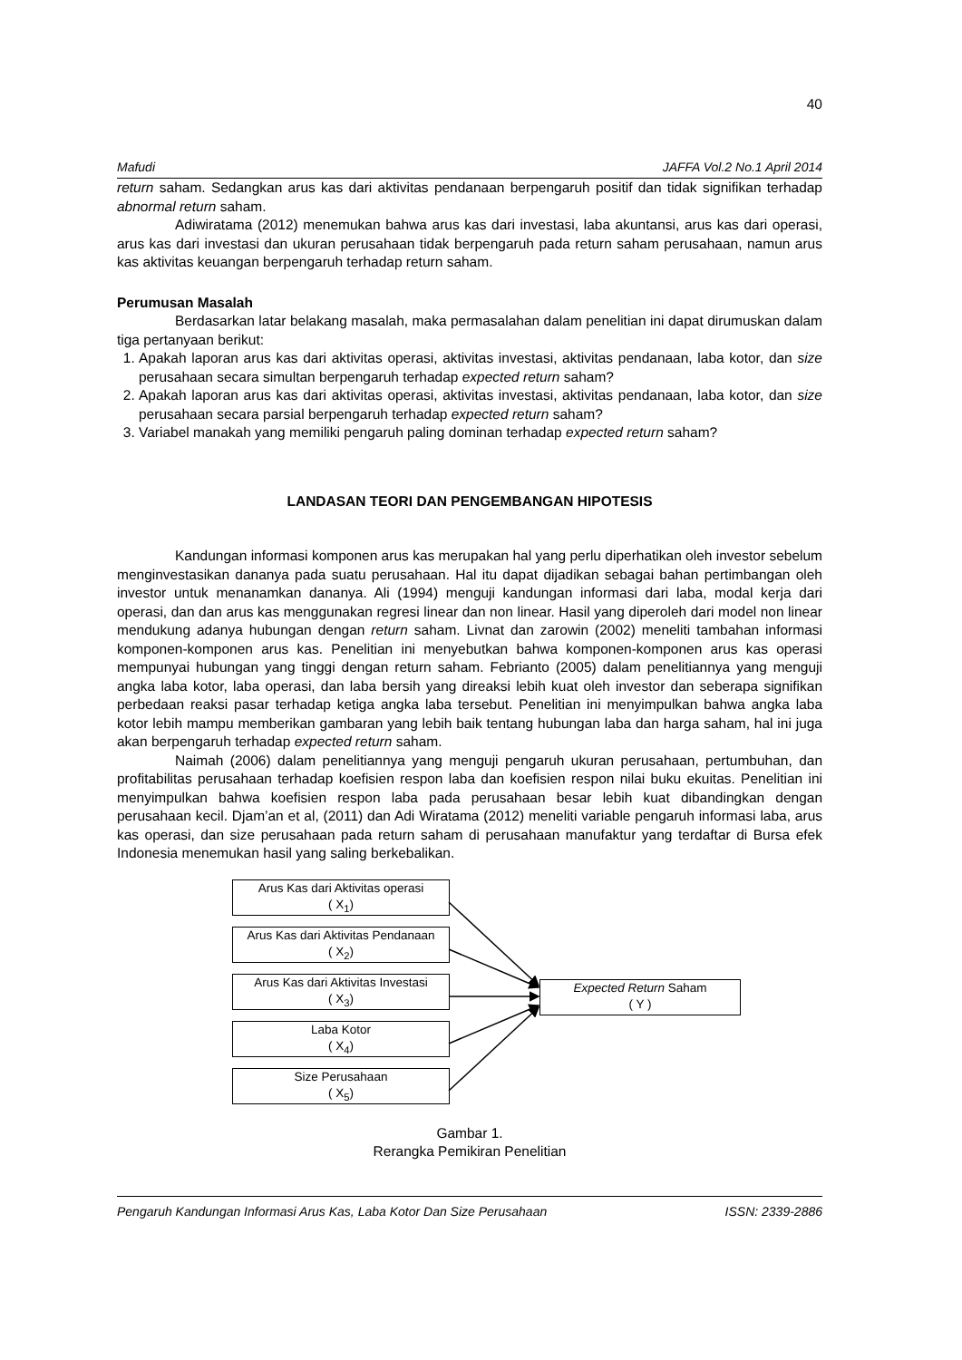40
Mafudi JAFFA Vol.2 No.1 April 2014
return saham. Sedangkan arus kas dari aktivitas pendanaan berpengaruh positif dan tidak signifikan terhadap abnormal return saham.
Adiwiratama (2012) menemukan bahwa arus kas dari investasi, laba akuntansi, arus kas dari operasi, arus kas dari investasi dan ukuran perusahaan tidak berpengaruh pada return saham perusahaan, namun arus kas aktivitas keuangan berpengaruh terhadap return saham.
Perumusan Masalah
Berdasarkan latar belakang masalah, maka permasalahan dalam penelitian ini dapat dirumuskan dalam tiga pertanyaan berikut:
1. Apakah laporan arus kas dari aktivitas operasi, aktivitas investasi, aktivitas pendanaan, laba kotor, dan size perusahaan secara simultan berpengaruh terhadap expected return saham?
2. Apakah laporan arus kas dari aktivitas operasi, aktivitas investasi, aktivitas pendanaan, laba kotor, dan size perusahaan secara parsial berpengaruh terhadap expected return saham?
3. Variabel manakah yang memiliki pengaruh paling dominan terhadap expected return saham?
LANDASAN TEORI DAN PENGEMBANGAN HIPOTESIS
Kandungan informasi komponen arus kas merupakan hal yang perlu diperhatikan oleh investor sebelum menginvestasikan dananya pada suatu perusahaan. Hal itu dapat dijadikan sebagai bahan pertimbangan oleh investor untuk menanamkan dananya. Ali (1994) menguji kandungan informasi dari laba, modal kerja dari operasi, dan dan arus kas menggunakan regresi linear dan non linear. Hasil yang diperoleh dari model non linear mendukung adanya hubungan dengan return saham. Livnat dan zarowin (2002) meneliti tambahan informasi komponen-komponen arus kas. Penelitian ini menyebutkan bahwa komponen-komponen arus kas operasi mempunyai hubungan yang tinggi dengan return saham. Febrianto (2005) dalam penelitiannya yang menguji angka laba kotor, laba operasi, dan laba bersih yang direaksi lebih kuat oleh investor dan seberapa signifikan perbedaan reaksi pasar terhadap ketiga angka laba tersebut. Penelitian ini menyimpulkan bahwa angka laba kotor lebih mampu memberikan gambaran yang lebih baik tentang hubungan laba dan harga saham, hal ini juga akan berpengaruh terhadap expected return saham.
Naimah (2006) dalam penelitiannya yang menguji pengaruh ukuran perusahaan, pertumbuhan, dan profitabilitas perusahaan terhadap koefisien respon laba dan koefisien respon nilai buku ekuitas. Penelitian ini menyimpulkan bahwa koefisien respon laba pada perusahaan besar lebih kuat dibandingkan dengan perusahaan kecil. Djam’an et al, (2011) dan Adi Wiratama (2012) meneliti variable pengaruh informasi laba, arus kas operasi, dan size perusahaan pada return saham di perusahaan manufaktur yang terdaftar di Bursa efek Indonesia menemukan hasil yang saling berkebalikan.
Arus Kas dari Aktivitas operasi
( X<sub>1</sub>)
Arus Kas dari Aktivitas Pendanaan
( X<sub>2</sub>)
Arus Kas dari Aktivitas Investasi
( X<sub>3</sub>)
Laba Kotor
( X<sub>4</sub>)
Size Perusahaan
( X<sub>5</sub>)
Expected Return Saham
( Y )
Gambar 1.
Rerangka Pemikiran Penelitian
Pengaruh Kandungan Informasi Arus Kas, Laba Kotor Dan Size Perusahaan ISSN: 2339-2886